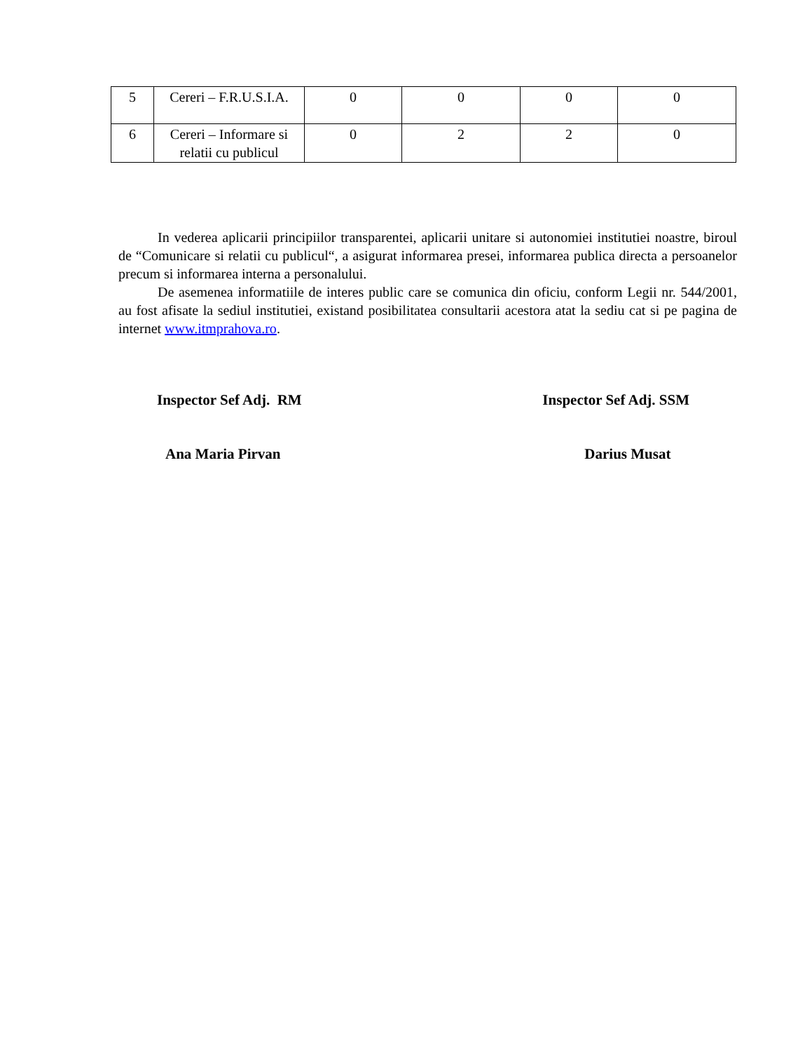| 5 | Cereri – F.R.U.S.I.A. | 0 | 0 | 0 | 0 |
| 6 | Cereri – Informare si relatii cu publicul | 0 | 2 | 2 | 0 |
In vederea aplicarii principiilor transparentei, aplicarii unitare si autonomiei institutiei noastre, biroul de “Comunicare si relatii cu publicul“, a asigurat informarea presei, informarea publica directa a persoanelor precum si informarea interna a personalului.
De asemenea informatiile de interes public care se comunica din oficiu, conform Legii nr. 544/2001, au fost afisate la sediul institutiei, existand posibilitatea consultarii acestora atat la sediu cat si pe pagina de internet www.itmprahova.ro.
Inspector Sef Adj. RM
Ana Maria Pirvan
Inspector Sef Adj. SSM
Darius Musat